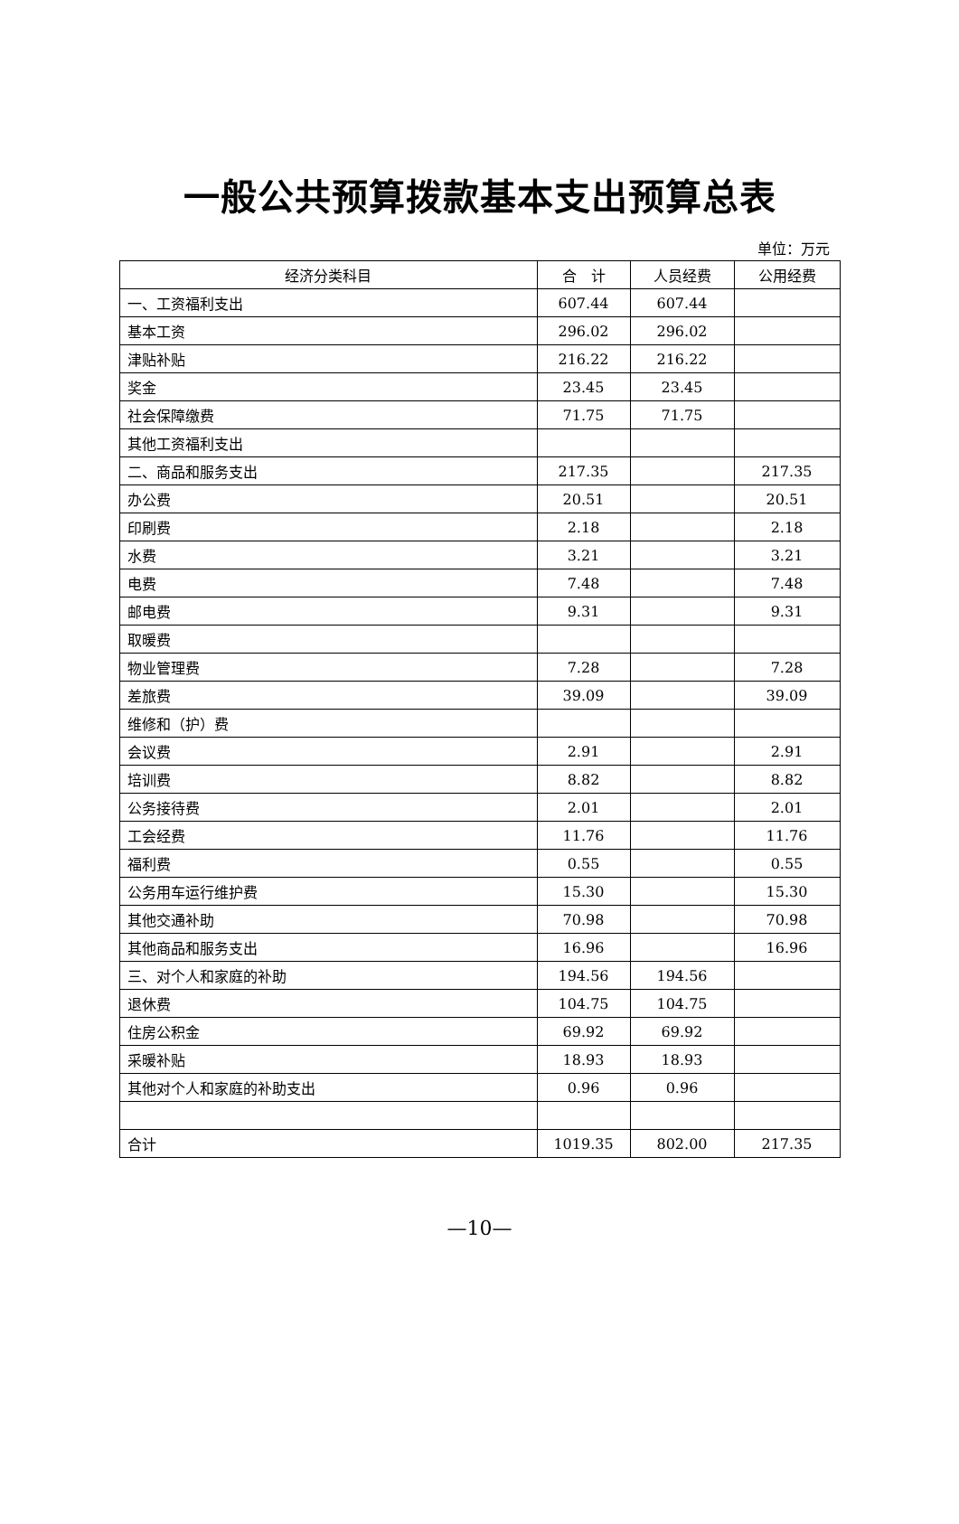一般公共预算拨款基本支出预算总表
单位：万元
| 经济分类科目 | 合 计 | 人员经费 | 公用经费 |
| --- | --- | --- | --- |
| 一、工资福利支出 | 607.44 | 607.44 | |
| 基本工资 | 296.02 | 296.02 | |
| 津贴补贴 | 216.22 | 216.22 | |
| 奖金 | 23.45 | 23.45 | |
| 社会保障缴费 | 71.75 | 71.75 | |
| 其他工资福利支出 | | | |
| 二、商品和服务支出 | 217.35 | | 217.35 |
| 办公费 | 20.51 | | 20.51 |
| 印刷费 | 2.18 | | 2.18 |
| 水费 | 3.21 | | 3.21 |
| 电费 | 7.48 | | 7.48 |
| 邮电费 | 9.31 | | 9.31 |
| 取暖费 | | | |
| 物业管理费 | 7.28 | | 7.28 |
| 差旅费 | 39.09 | | 39.09 |
| 维修和（护）费 | | | |
| 会议费 | 2.91 | | 2.91 |
| 培训费 | 8.82 | | 8.82 |
| 公务接待费 | 2.01 | | 2.01 |
| 工会经费 | 11.76 | | 11.76 |
| 福利费 | 0.55 | | 0.55 |
| 公务用车运行维护费 | 15.30 | | 15.30 |
| 其他交通补助 | 70.98 | | 70.98 |
| 其他商品和服务支出 | 16.96 | | 16.96 |
| 三、对个人和家庭的补助 | 194.56 | 194.56 | |
| 退休费 | 104.75 | 104.75 | |
| 住房公积金 | 69.92 | 69.92 | |
| 采暖补贴 | 18.93 | 18.93 | |
| 其他对个人和家庭的补助支出 | 0.96 | 0.96 | |
| 合计 | 1019.35 | 802.00 | 217.35 |
—10—